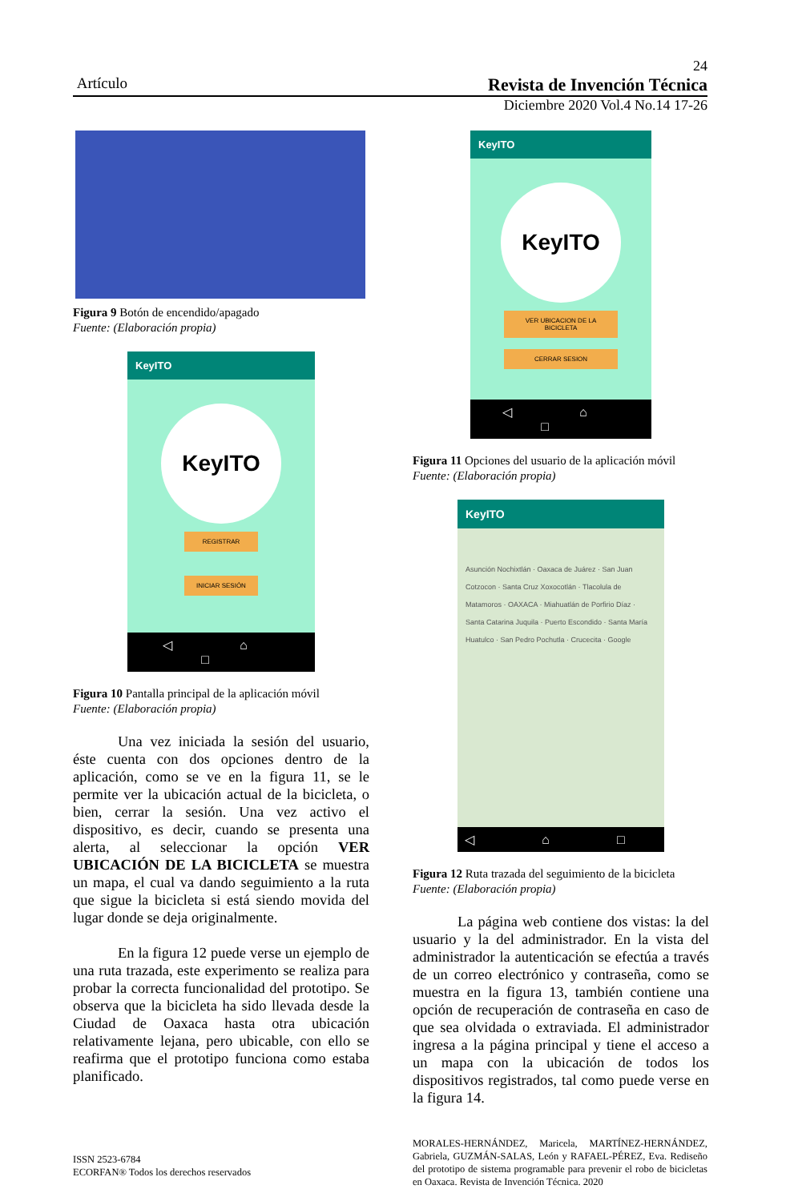24
Artículo Revista de Invención Técnica
Diciembre 2020 Vol.4 No.14 17-26
Figura 9 Botón de encendido/apagado
Fuente: (Elaboración propia)
KeyITO
KeyITO
REGISTRAR
INICIAR SESIÓN
◁ ⌂ □
Figura 10 Pantalla principal de la aplicación móvil
Fuente: (Elaboración propia)
Una vez iniciada la sesión del usuario, éste cuenta con dos opciones dentro de la aplicación, como se ve en la figura 11, se le permite ver la ubicación actual de la bicicleta, o bien, cerrar la sesión. Una vez activo el dispositivo, es decir, cuando se presenta una alerta, al seleccionar la opción VER UBICACIÓN DE LA BICICLETA se muestra un mapa, el cual va dando seguimiento a la ruta que sigue la bicicleta si está siendo movida del lugar donde se deja originalmente.
En la figura 12 puede verse un ejemplo de una ruta trazada, este experimento se realiza para probar la correcta funcionalidad del prototipo. Se observa que la bicicleta ha sido llevada desde la Ciudad de Oaxaca hasta otra ubicación relativamente lejana, pero ubicable, con ello se reafirma que el prototipo funciona como estaba planificado.
KeyITO
KeyITO
VER UBICACION DE LA BICICLETA
CERRAR SESION
◁ ⌂ □
Figura 11 Opciones del usuario de la aplicación móvil
Fuente: (Elaboración propia)
KeyITO
Asunción Nochixtlán · Oaxaca de Juárez · San Juan Cotzocon · Santa Cruz Xoxocotlán · Tlacolula de Matamoros · OAXACA · Miahuatlán de Porfirio Díaz · Santa Catarina Juquila · Puerto Escondido · Santa María Huatulco · San Pedro Pochutla · Crucecita · Google
◁ ⌂ □
Figura 12 Ruta trazada del seguimiento de la bicicleta
Fuente: (Elaboración propia)
La página web contiene dos vistas: la del usuario y la del administrador. En la vista del administrador la autenticación se efectúa a través de un correo electrónico y contraseña, como se muestra en la figura 13, también contiene una opción de recuperación de contraseña en caso de que sea olvidada o extraviada. El administrador ingresa a la página principal y tiene el acceso a un mapa con la ubicación de todos los dispositivos registrados, tal como puede verse en la figura 14.
ISSN 2523-6784
ECORFAN® Todos los derechos reservados
MORALES-HERNÁNDEZ, Maricela, MARTÍNEZ-HERNÁNDEZ, Gabriela, GUZMÁN-SALAS, León y RAFAEL-PÉREZ, Eva. Rediseño del prototipo de sistema programable para prevenir el robo de bicicletas en Oaxaca. Revista de Invención Técnica. 2020